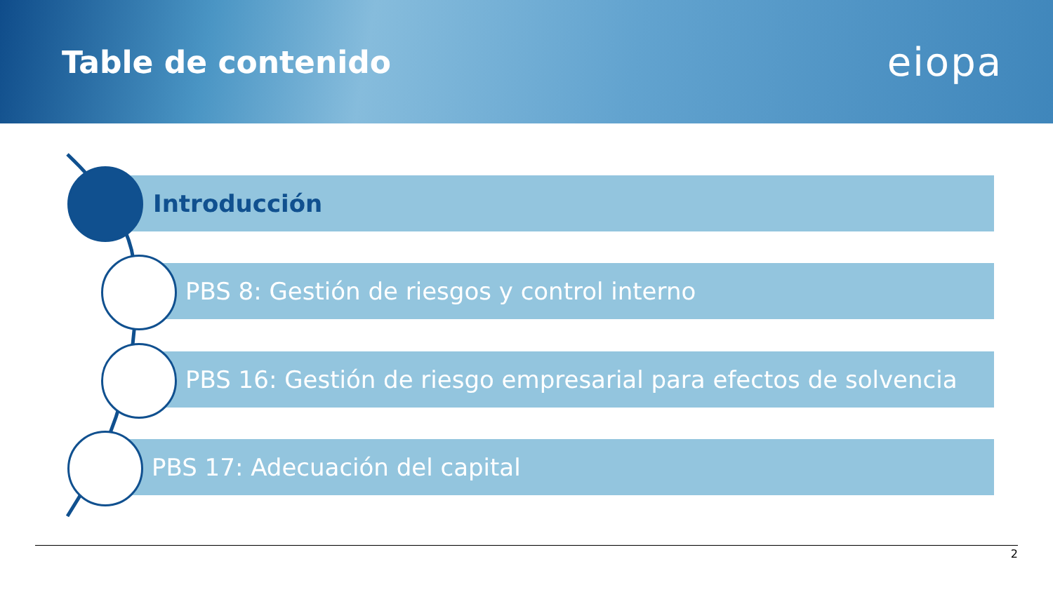Table de contenido
eiopa
Introducción
PBS 8: Gestión de riesgos y control interno
PBS 16: Gestión de riesgo empresarial para efectos de solvencia
PBS 17: Adecuación del capital
2